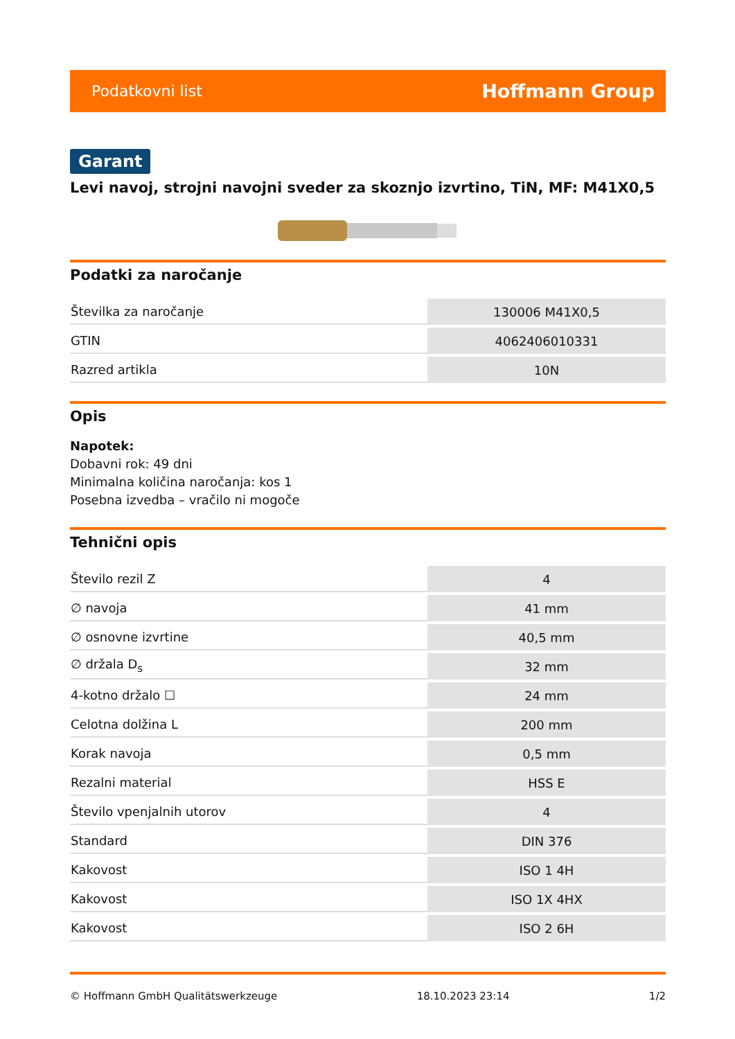Podatkovni list Hoffmann Group
Garant
Levi navoj, strojni navojni sveder za skoznjo izvrtino, TiN, MF: M41X0,5
Podatki za naročanje
| Številka za naročanje | 130006 M41X0,5 |
| GTIN | 4062406010331 |
| Razred artikla | 10N |
Opis
Napotek:
Dobavni rok: 49 dni
Minimalna količina naročanja: kos 1
Posebna izvedba – vračilo ni mogoče
Tehnični opis
| Število rezil Z | 4 |
| ∅ navoja | 41 mm |
| ∅ osnovne izvrtine | 40,5 mm |
| ∅ držala D<sub>s</sub> | 32 mm |
| 4-kotno držalo ☐ | 24 mm |
| Celotna dolžina L | 200 mm |
| Korak navoja | 0,5 mm |
| Rezalni material | HSS E |
| Število vpenjalnih utorov | 4 |
| Standard | DIN 376 |
| Kakovost | ISO 1 4H |
| Kakovost | ISO 1X 4HX |
| Kakovost | ISO 2 6H |
© Hoffmann GmbH Qualitätswerkzeuge 18.10.2023 23:14 1/2